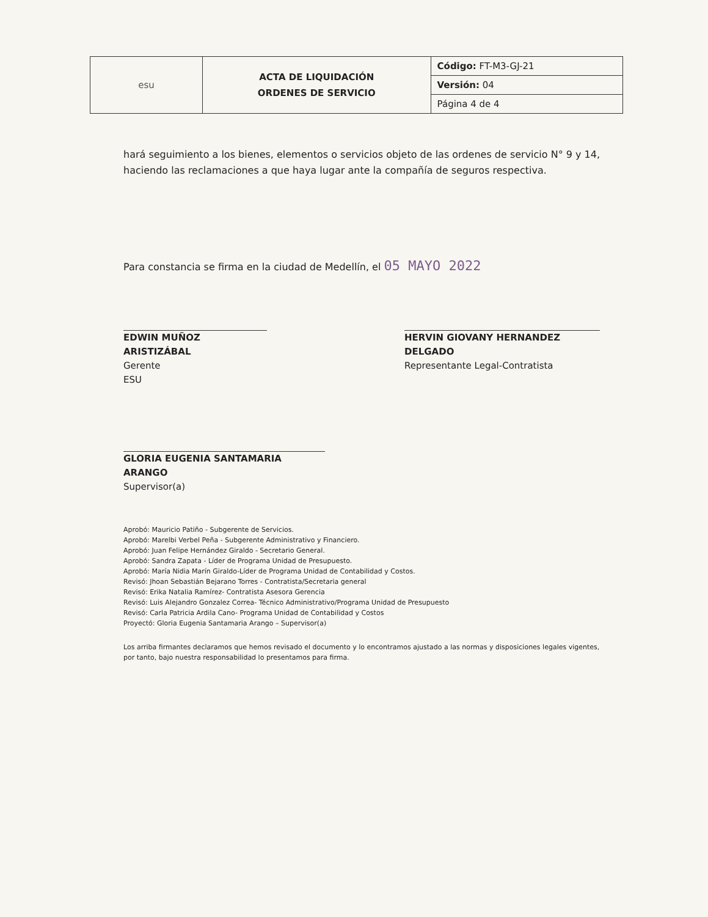| esu | ACTA DE LIQUIDACIÓN ORDENES DE SERVICIO | Código: FT-M3-GJ-21 |
| | | Versión: 04 |
| | | Página 4 de 4 |
hará seguimiento a los bienes, elementos o servicios objeto de las ordenes de servicio N° 9 y 14, haciendo las reclamaciones a que haya lugar ante la compañía de seguros respectiva.
Para constancia se firma en la ciudad de Medellín, el 05 MAYO 2022
EDWIN MUÑOZ ARISTIZÁBAL
Gerente
ESU
HERVIN GIOVANY HERNANDEZ DELGADO
Representante Legal-Contratista
GLORIA EUGENIA SANTAMARIA ARANGO
Supervisor(a)
Aprobó: Mauricio Patiño - Subgerente de Servicios.
Aprobó: Marelbi Verbel Peña - Subgerente Administrativo y Financiero.
Aprobó: Juan Felipe Hernández Giraldo - Secretario General.
Aprobó: Sandra Zapata - Líder de Programa Unidad de Presupuesto.
Aprobó: María Nidia Marín Giraldo-Líder de Programa Unidad de Contabilidad y Costos.
Revisó: Jhoan Sebastián Bejarano Torres - Contratista/Secretaria general
Revisó: Erika Natalia Ramírez- Contratista Asesora Gerencia
Revisó: Luis Alejandro Gonzalez Correa- Técnico Administrativo/Programa Unidad de Presupuesto
Revisó: Carla Patricia Ardila Cano- Programa Unidad de Contabilidad y Costos
Proyectó: Gloria Eugenia Santamaria Arango – Supervisor(a)
Los arriba firmantes declaramos que hemos revisado el documento y lo encontramos ajustado a las normas y disposiciones legales vigentes, por tanto, bajo nuestra responsabilidad lo presentamos para firma.